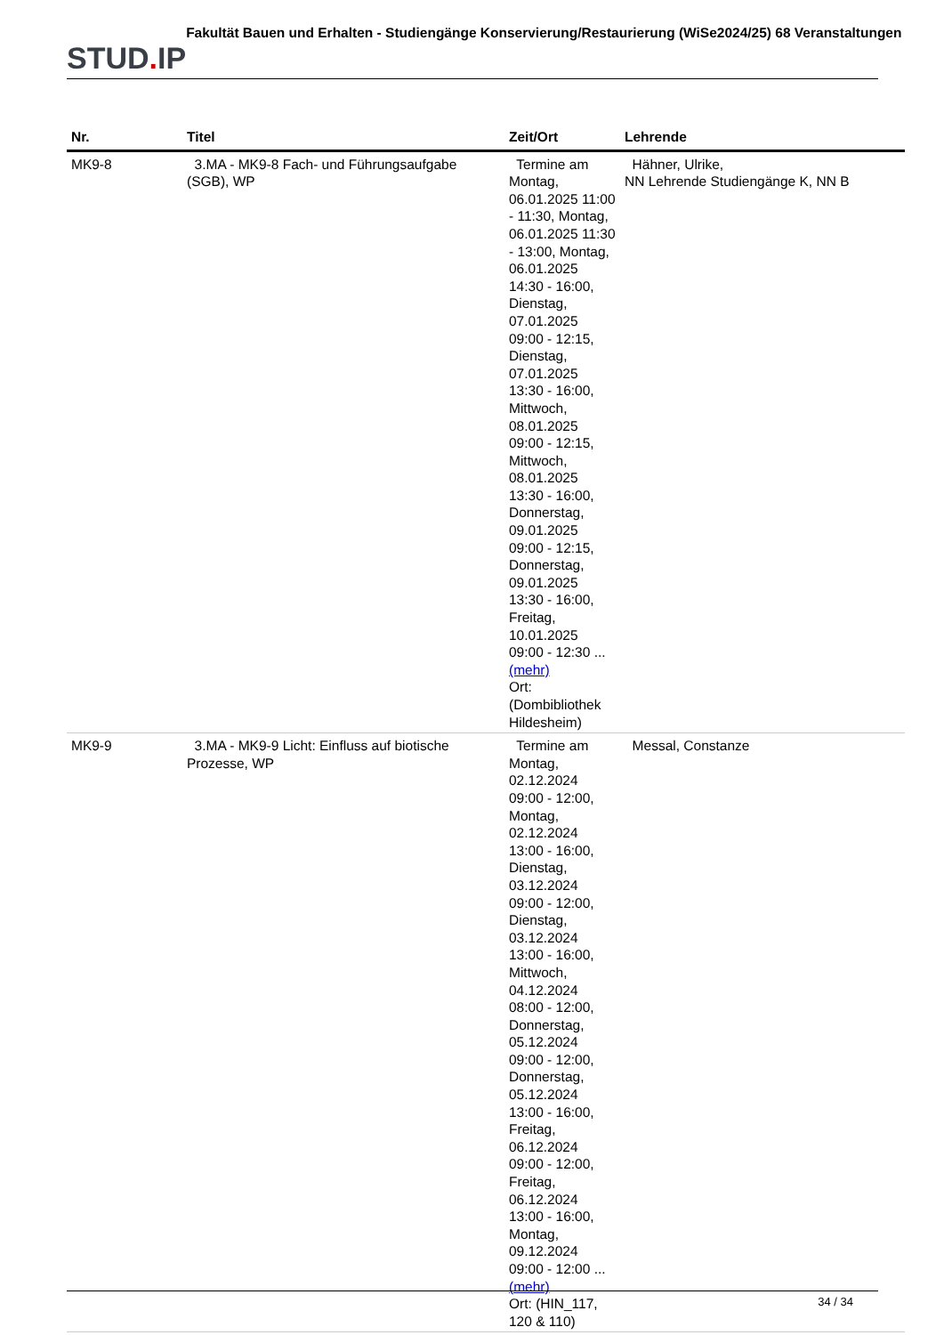STUD. IP
Fakultät Bauen und Erhalten - Studiengänge Konservierung/Restaurierung (WiSe2024/25) 68 Veranstaltungen
| Nr. | Titel | Zeit/Ort | Lehrende |
| --- | --- | --- | --- |
| MK9-8 | 3.MA - MK9-8 Fach- und Führungsaufgabe (SGB), WP | Termine am Montag, 06.01.2025 11:00 - 11:30, Montag, 06.01.2025 11:30 - 13:00, Montag, 06.01.2025 14:30 - 16:00, Dienstag, 07.01.2025 09:00 - 12:15, Dienstag, 07.01.2025 13:30 - 16:00, Mittwoch, 08.01.2025 09:00 - 12:15, Mittwoch, 08.01.2025 13:30 - 16:00, Donnerstag, 09.01.2025 09:00 - 12:15, Donnerstag, 09.01.2025 13:30 - 16:00, Freitag, 10.01.2025 09:00 - 12:30 ... (mehr) Ort: (Dombibliothek Hildesheim) | Hähner, Ulrike, NN Lehrende Studiengänge K, NN B |
| MK9-9 | 3.MA - MK9-9 Licht: Einfluss auf biotische Prozesse, WP | Termine am Montag, 02.12.2024 09:00 - 12:00, Montag, 02.12.2024 13:00 - 16:00, Dienstag, 03.12.2024 09:00 - 12:00, Dienstag, 03.12.2024 13:00 - 16:00, Mittwoch, 04.12.2024 08:00 - 12:00, Donnerstag, 05.12.2024 09:00 - 12:00, Donnerstag, 05.12.2024 13:00 - 16:00, Freitag, 06.12.2024 09:00 - 12:00, Freitag, 06.12.2024 13:00 - 16:00, Montag, 09.12.2024 09:00 - 12:00 ... (mehr) Ort: (HIN_117, 120 & 110) | Messal, Constanze |
34 / 34